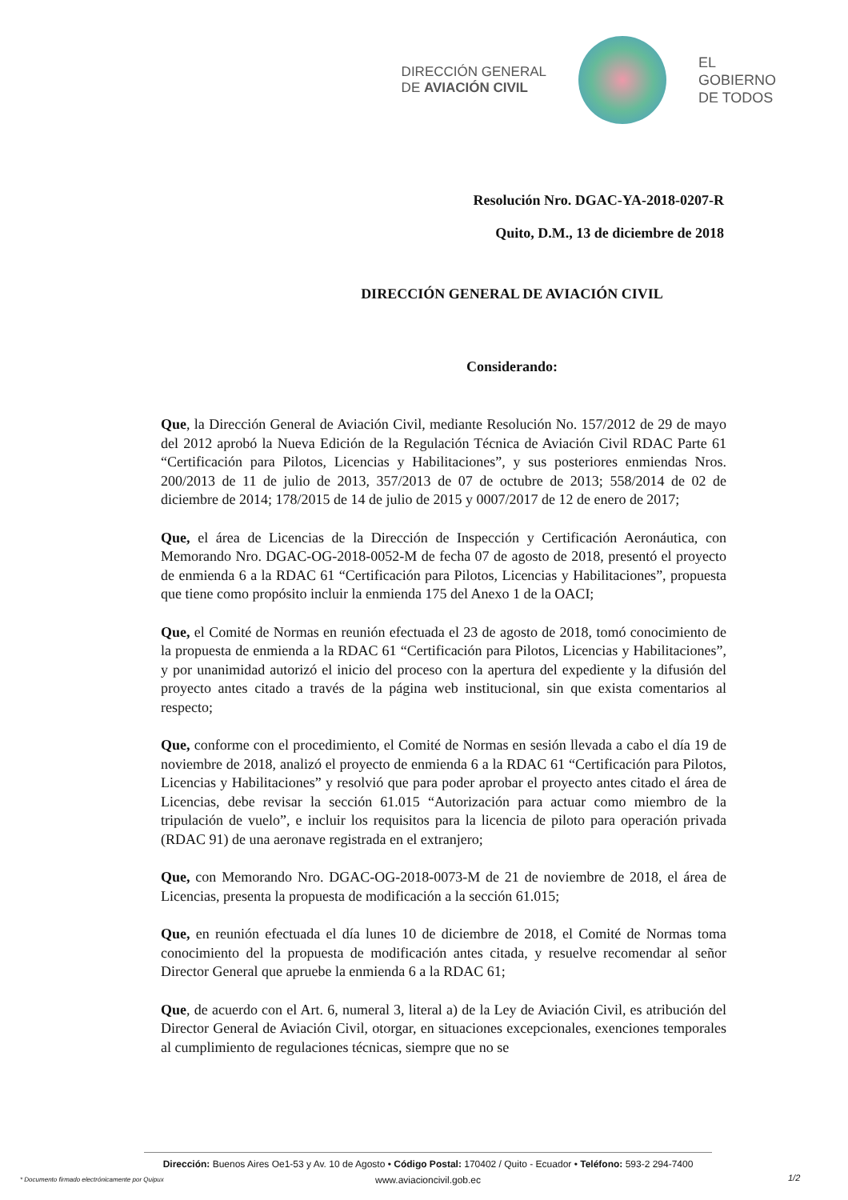DIRECCIÓN GENERAL
DE AVIACIÓN CIVIL
EL
GOBIERNO
DE TODOS
Resolución Nro. DGAC-YA-2018-0207-R
Quito, D.M., 13 de diciembre de 2018
DIRECCIÓN GENERAL DE AVIACIÓN CIVIL
Considerando:
Que, la Dirección General de Aviación Civil, mediante Resolución No. 157/2012 de 29 de mayo del 2012 aprobó la Nueva Edición de la Regulación Técnica de Aviación Civil RDAC Parte 61 “Certificación para Pilotos, Licencias y Habilitaciones”, y sus posteriores enmiendas Nros. 200/2013 de 11 de julio de 2013, 357/2013 de 07 de octubre de 2013; 558/2014 de 02 de diciembre de 2014; 178/2015 de 14 de julio de 2015 y 0007/2017 de 12 de enero de 2017;
Que, el área de Licencias de la Dirección de Inspección y Certificación Aeronáutica, con Memorando Nro. DGAC-OG-2018-0052-M de fecha 07 de agosto de 2018, presentó el proyecto de enmienda 6 a la RDAC 61 “Certificación para Pilotos, Licencias y Habilitaciones”, propuesta que tiene como propósito incluir la enmienda 175 del Anexo 1 de la OACI;
Que, el Comité de Normas en reunión efectuada el 23 de agosto de 2018, tomó conocimiento de la propuesta de enmienda a la RDAC 61 “Certificación para Pilotos, Licencias y Habilitaciones”, y por unanimidad autorizó el inicio del proceso con la apertura del expediente y la difusión del proyecto antes citado a través de la página web institucional, sin que exista comentarios al respecto;
Que, conforme con el procedimiento, el Comité de Normas en sesión llevada a cabo el día 19 de noviembre de 2018, analizó el proyecto de enmienda 6 a la RDAC 61 “Certificación para Pilotos, Licencias y Habilitaciones” y resolvió que para poder aprobar el proyecto antes citado el área de Licencias, debe revisar la sección 61.015 “Autorización para actuar como miembro de la tripulación de vuelo”, e incluir los requisitos para la licencia de piloto para operación privada (RDAC 91) de una aeronave registrada en el extranjero;
Que, con Memorando Nro. DGAC-OG-2018-0073-M de 21 de noviembre de 2018, el área de Licencias, presenta la propuesta de modificación a la sección 61.015;
Que, en reunión efectuada el día lunes 10 de diciembre de 2018, el Comité de Normas toma conocimiento del la propuesta de modificación antes citada, y resuelve recomendar al señor Director General que apruebe la enmienda 6 a la RDAC 61;
Que, de acuerdo con el Art. 6, numeral 3, literal a) de la Ley de Aviación Civil, es atribución del Director General de Aviación Civil, otorgar, en situaciones excepcionales, exenciones temporales al cumplimiento de regulaciones técnicas, siempre que no se
Dirección: Buenos Aires Oe1-53 y Av. 10 de Agosto • Código Postal: 170402 / Quito - Ecuador • Teléfono: 593-2 294-7400
www.aviacioncivil.gob.ec
* Documento firmado electrónicamente por Quipux
1/2